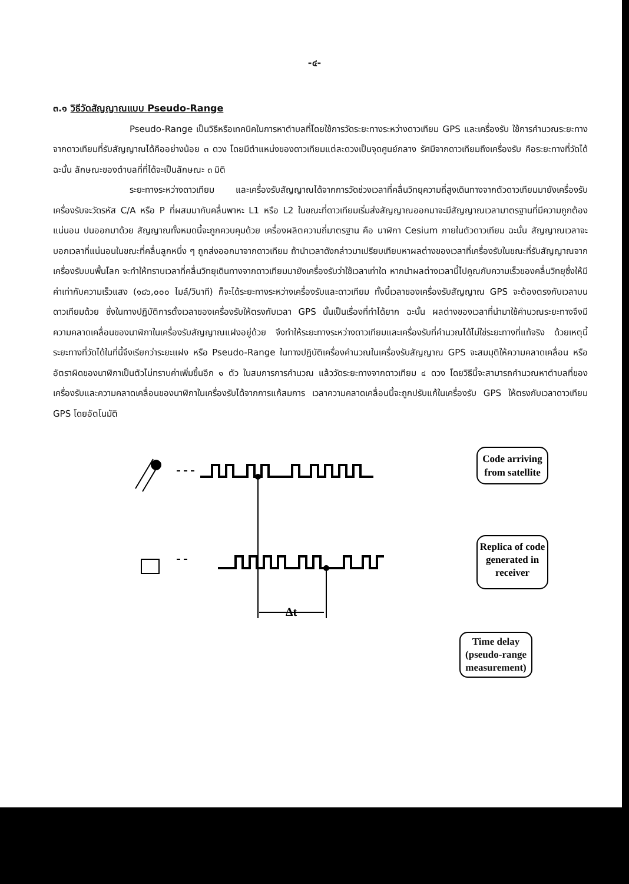-๔-
๓.๑ วิธีวัดสัญญาณแบบ Pseudo-Range
Pseudo-Range เป็นวิธีหรือเทคนิคในการหาตำบลที่โดยใช้การวัดระยะทางระหว่างดาวเทียม GPS และเครื่องรับ ใช้การคำนวณระยะทางจากดาวเทียมที่รับสัญญาณได้คืออย่างน้อย ๓ ดวง โดยมีตำแหน่งของดาวเทียมแต่ละดวงเป็นจุดศูนย์กลาง รัศมีจากดาวเทียมถึงเครื่องรับ คือระยะทางที่วัดได้ ฉะนั้น ลักษณะของตำบลที่ที่ได้จะเป็นลักษณะ ๓ มิติ
ระยะทางระหว่างดาวเทียม และเครื่องรับสัญญาณได้จากการวัดช่วงเวลาที่คลื่นวิทยุความถี่สูงเดินทางจากตัวดาวเทียมมายังเครื่องรับ เครื่องรับจะวัดรหัส C/A หรือ P ที่ผสมมากับคลื่นพาหะ L1 หรือ L2 ในขณะที่ดาวเทียมเริ่มส่งสัญญาณออกมาจะมีสัญญาณเวลามาตรฐานที่มีความถูกต้องแน่นอน ปนออกมาด้วย สัญญาณทั้งหมดนี้จะถูกควบคุมด้วย เครื่องผลิตความถี่มาตรฐาน คือ นาฬิกา Cesium ภายในตัวดาวเทียม ฉะนั้น สัญญาณเวลาจะบอกเวลาที่แน่นอนในขณะที่คลื่นลูกหนึ่ง ๆ ถูกส่งออกมาจากดาวเทียม ถ้านำเวลาดังกล่าวมาเปรียบเทียบหาผลต่างของเวลาที่เครื่องรับในขณะที่รับสัญญาณจากเครื่องรับบนพื้นโลก จะทำให้ทราบเวลาที่คลื่นวิทยุเดินทางจากดาวเทียมมายังเครื่องรับว่าใช้เวลาเท่าใด หากนำผลต่างเวลานี้ไปคูณกับความเร็วของคลื่นวิทยุซึ่งให้มีค่าเท่ากับความเร็วแสง (๑๘๖,๐๐๐ ไมล์/วินาที) ก็จะได้ระยะทางระหว่างเครื่องรับและดาวเทียม ทั้งนี้เวลาของเครื่องรับสัญญาณ GPS จะต้องตรงกับเวลาบนดาวเทียมด้วย ซึ่งในทางปฏิบัติการตั้งเวลาของเครื่องรับให้ตรงกับเวลา GPS นั้นเป็นเรื่องที่ทำได้ยาก ฉะนั้น ผลต่างของเวลาที่นำมาใช้คำนวณระยะทางจึงมีความคลาดเคลื่อนของนาฬิกาในเครื่องรับสัญญาณแฝงอยู่ด้วย จึงทำให้ระยะทางระหว่างดาวเทียมและเครื่องรับที่คำนวณได้ไม่ใช่ระยะทางที่แท้จริง ด้วยเหตุนี้ระยะทางที่วัดได้ในที่นี้จึงเรียกว่าระยะแฝง หรือ Pseudo-Range ในทางปฏิบัติเครื่องคำนวณในเครื่องรับสัญญาณ GPS จะสมมุติให้ความคลาดเคลื่อน หรืออัตราผิดของนาฬิกาเป็นตัวไม่ทราบค่าเพิ่มขึ้นอีก ๑ ตัว ในสมการการคำนวณ แล้ววัดระยะทางจากดาวเทียม ๔ ดวง โดยวิธีนี้จะสามารถคำนวณหาตำบลที่ของเครื่องรับและความคลาดเคลื่อนของนาฬิกาในเครื่องรับได้จากการแก้สมการ เวลาความคลาดเคลื่อนนี้จะถูกปรับแก้ในเครื่องรับ GPS ให้ตรงกับเวลาดาวเทียม GPS โดยอัตโนมัติ
Code arriving
from satellite
Replica of code
generated in
receiver
Δt
Time delay
(pseudo-range
measurement)